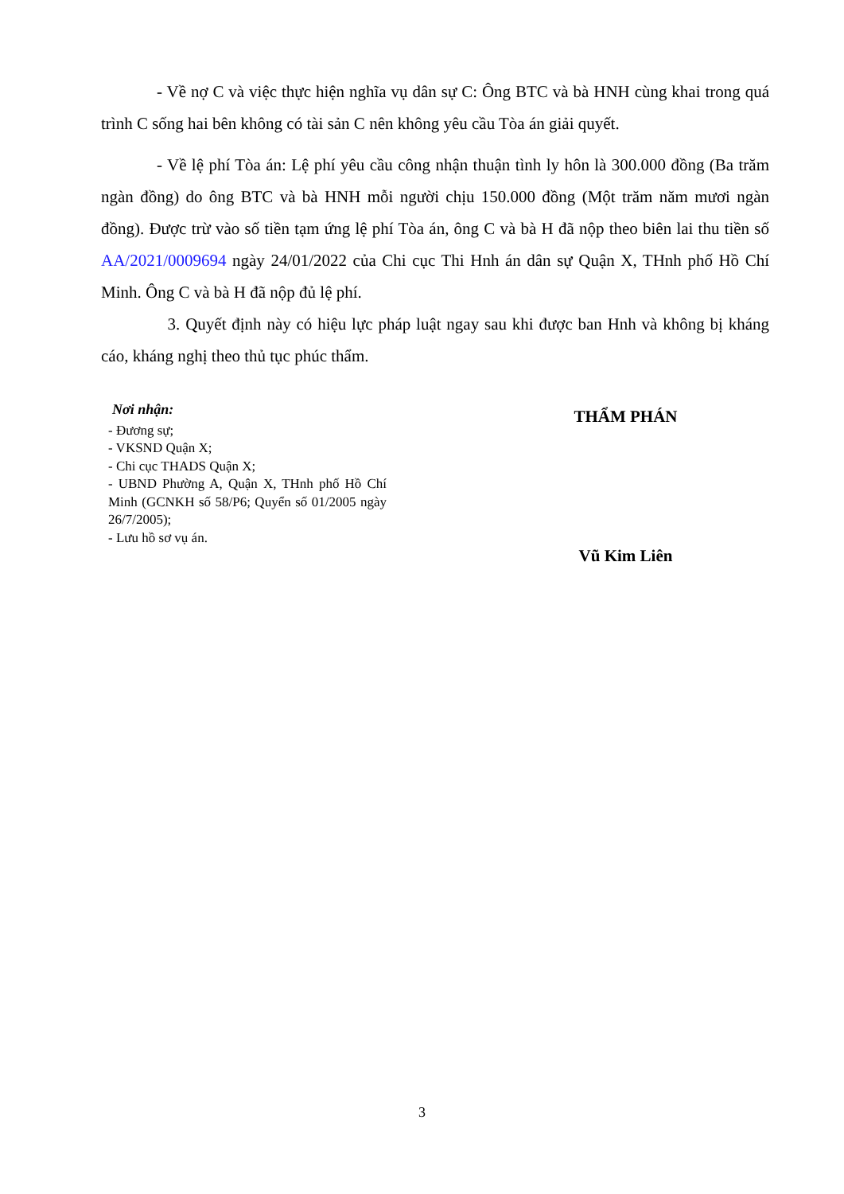- Về nợ C và việc thực hiện nghĩa vụ dân sự C: Ông BTC và bà HNH cùng khai trong quá trình C sống hai bên không có tài sản C nên không yêu cầu Tòa án giải quyết.
- Về lệ phí Tòa án: Lệ phí yêu cầu công nhận thuận tình ly hôn là 300.000 đồng (Ba trăm ngàn đồng) do ông BTC và bà HNH mỗi người chịu 150.000 đồng (Một trăm năm mươi ngàn đồng). Được trừ vào số tiền tạm ứng lệ phí Tòa án, ông C và bà H đã nộp theo biên lai thu tiền số AA/2021/0009694 ngày 24/01/2022 của Chi cục Thi Hnh án dân sự Quận X, THnh phố Hồ Chí Minh. Ông C và bà H đã nộp đủ lệ phí.
3. Quyết định này có hiệu lực pháp luật ngay sau khi được ban Hnh và không bị kháng cáo, kháng nghị theo thủ tục phúc thẩm.
Nơi nhận:
- Đương sự;
- VKSND Quận X;
- Chi cục THADS Quận X;
- UBND Phường A, Quận X, THnh phố Hồ Chí Minh (GCNKH số 58/P6; Quyển số 01/2005 ngày 26/7/2005);
- Lưu hồ sơ vụ án.
THẨM PHÁN
Vũ Kim Liên
3